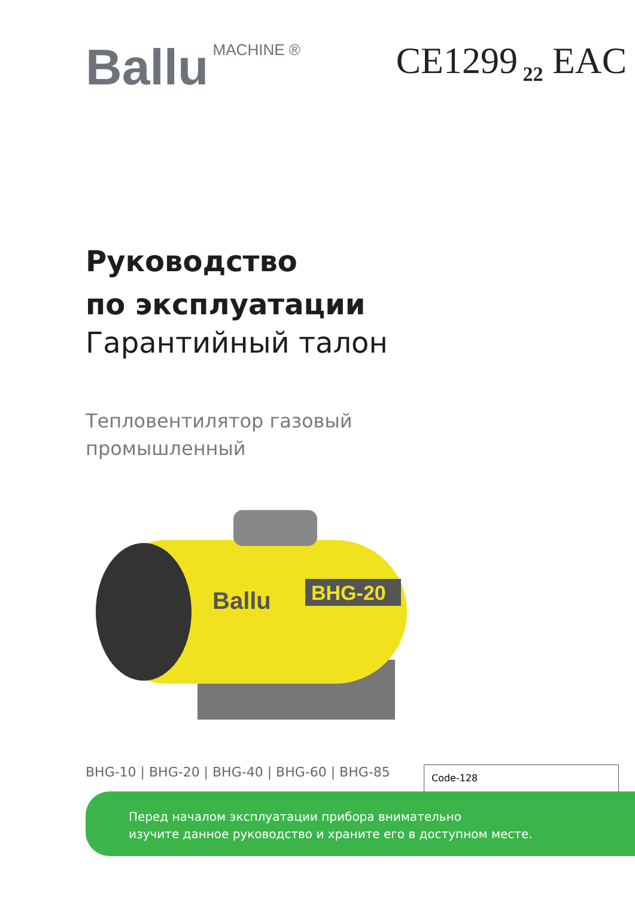Ballu MACHINE ®
CE1299<sub>22</sub> EAC
Руководство
по эксплуатации
Гарантийный талон
Тепловентилятор газовый
промышленный
BHG-20
Ballu
BHG-10 | BHG-20 | BHG-40 | BHG-60 | BHG-85
Code-128
Перед началом эксплуатации прибора внимательно
изучите данное руководство и храните его в доступном месте.